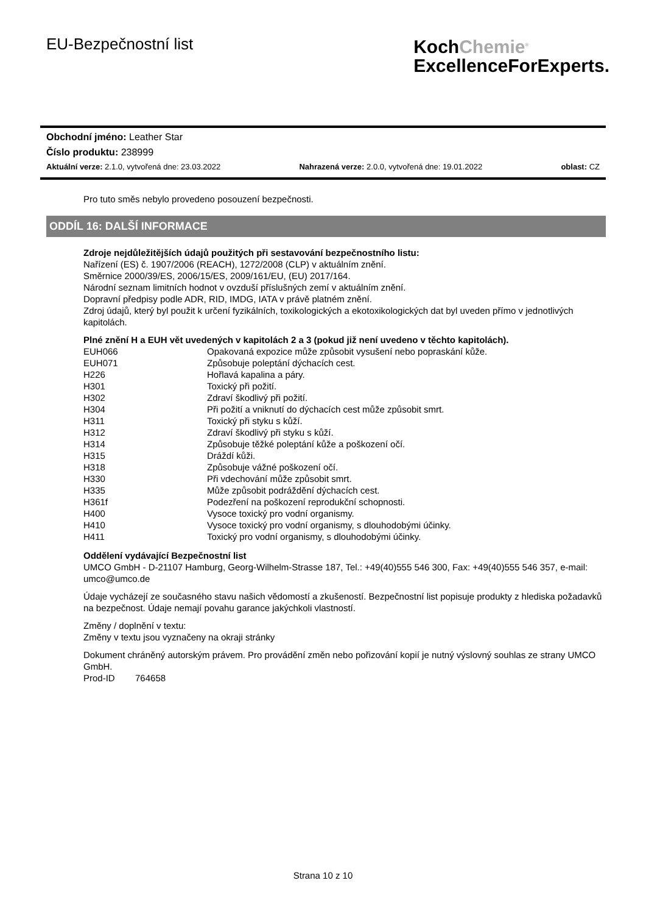EU-Bezpečnostní list
KochChemie<sup>®</sup>
ExcellenceForExperts.
Obchodní jméno: Leather Star
Číslo produktu: 238999
Aktuální verze: 2.1.0, vytvořená dne: 23.03.2022 Nahrazená verze: 2.0.0, vytvořená dne: 19.01.2022 oblast: CZ
Pro tuto směs nebylo provedeno posouzení bezpečnosti.
ODDÍL 16: DALŠÍ INFORMACE
Zdroje nejdůležitějších údajů použitých při sestavování bezpečnostního listu:
Nařízení (ES) č. 1907/2006 (REACH), 1272/2008 (CLP) v aktuálním znění.
Směrnice 2000/39/ES, 2006/15/ES, 2009/161/EU, (EU) 2017/164.
Národní seznam limitních hodnot v ovzduší příslušných zemí v aktuálním znění.
Dopravní předpisy podle ADR, RID, IMDG, IATA v právě platném znění.
Zdroj údajů, který byl použit k určení fyzikálních, toxikologických a ekotoxikologických dat byl uveden přímo v jednotlivých kapitolách.
Plné znění H a EUH vět uvedených v kapitolách 2 a 3 (pokud již není uvedeno v těchto kapitolách).
| EUH066 | Opakovaná expozice může způsobit vysušení nebo popraskání kůže. |
| EUH071 | Způsobuje poleptání dýchacích cest. |
| H226 | Hořlavá kapalina a páry. |
| H301 | Toxický při požití. |
| H302 | Zdraví škodlivý při požití. |
| H304 | Při požití a vniknutí do dýchacích cest může způsobit smrt. |
| H311 | Toxický při styku s kůží. |
| H312 | Zdraví škodlivý při styku s kůží. |
| H314 | Způsobuje těžké poleptání kůže a poškození očí. |
| H315 | Dráždí kůži. |
| H318 | Způsobuje vážné poškození očí. |
| H330 | Při vdechování může způsobit smrt. |
| H335 | Může způsobit podráždění dýchacích cest. |
| H361f | Podezření na poškození reprodukční schopnosti. |
| H400 | Vysoce toxický pro vodní organismy. |
| H410 | Vysoce toxický pro vodní organismy, s dlouhodobými účinky. |
| H411 | Toxický pro vodní organismy, s dlouhodobými účinky. |
Oddělení vydávající Bezpečnostní list
UMCO GmbH - D-21107 Hamburg, Georg-Wilhelm-Strasse 187, Tel.: +49(40)555 546 300, Fax: +49(40)555 546 357, e-mail: umco@umco.de
Údaje vycházejí ze současného stavu našich vědomostí a zkušeností. Bezpečnostní list popisuje produkty z hlediska požadavků na bezpečnost. Údaje nemají povahu garance jakýchkoli vlastností.
Změny / doplnění v textu:
Změny v textu jsou vyznačeny na okraji stránky
Dokument chráněný autorským právem. Pro provádění změn nebo pořizování kopií je nutný výslovný souhlas ze strany UMCO GmbH.
Prod-ID 764658
Strana 10 z 10